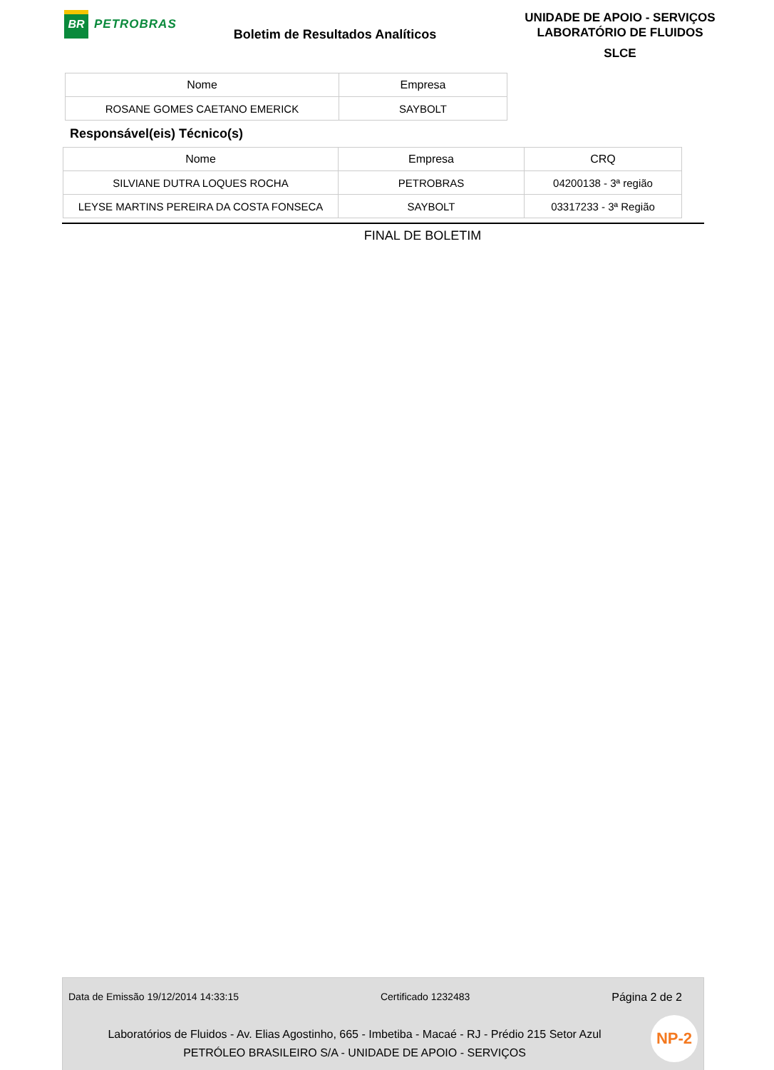BR
PETROBRAS
Boletim de Resultados Analíticos
UNIDADE DE APOIO - SERVIÇOS
LABORATÓRIO DE FLUIDOS
SLCE
| Nome | Empresa |
| --- | --- |
| ROSANE GOMES CAETANO EMERICK | SAYBOLT |
Responsável(eis) Técnico(s)
| Nome | Empresa | CRQ |
| --- | --- | --- |
| SILVIANE DUTRA LOQUES ROCHA | PETROBRAS | 04200138 - 3ª região |
| LEYSE MARTINS PEREIRA DA COSTA FONSECA | SAYBOLT | 03317233 - 3ª Região |
FINAL DE BOLETIM
Data de Emissão 19/12/2014 14:33:15 Certificado 1232483 Página 2 de 2
Laboratórios de Fluidos - Av. Elias Agostinho, 665 - Imbetiba - Macaé - RJ - Prédio 215 Setor Azul
PETRÓLEO BRASILEIRO S/A - UNIDADE DE APOIO - SERVIÇOS
NP-2